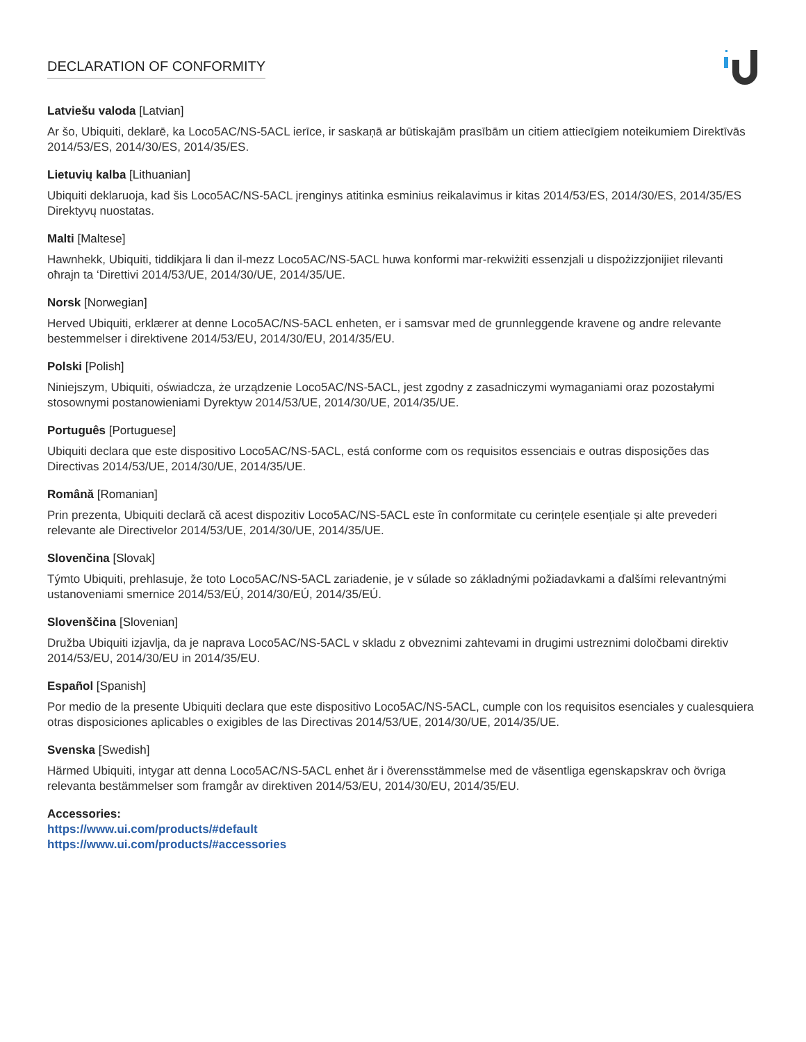DECLARATION OF CONFORMITY
Latviešu valoda [Latvian]
Ar šo, Ubiquiti, deklarē, ka Loco5AC/NS-5ACL ierīce, ir saskaņā ar būtiskajām prasībām un citiem attiecīgiem noteikumiem Direktīvās 2014/53/ES, 2014/30/ES, 2014/35/ES.
Lietuvių kalba [Lithuanian]
Ubiquiti deklaruoja, kad šis Loco5AC/NS-5ACL įrenginys atitinka esminius reikalavimus ir kitas 2014/53/ES, 2014/30/ES, 2014/35/ES Direktyvų nuostatas.
Malti [Maltese]
Hawnhekk, Ubiquiti, tiddikjara li dan il-mezz Loco5AC/NS-5ACL huwa konformi mar-rekwiżiti essenzjali u dispożizzjonijiet rilevanti oħrajn ta ‘Direttivi 2014/53/UE, 2014/30/UE, 2014/35/UE.
Norsk [Norwegian]
Herved Ubiquiti, erklærer at denne Loco5AC/NS-5ACL enheten, er i samsvar med de grunnleggende kravene og andre relevante bestemmelser i direktivene 2014/53/EU, 2014/30/EU, 2014/35/EU.
Polski [Polish]
Niniejszym, Ubiquiti, oświadcza, że urządzenie Loco5AC/NS-5ACL, jest zgodny z zasadniczymi wymaganiami oraz pozostałymi stosownymi postanowieniami Dyrektyw 2014/53/UE, 2014/30/UE, 2014/35/UE.
Português [Portuguese]
Ubiquiti declara que este dispositivo Loco5AC/NS-5ACL, está conforme com os requisitos essenciais e outras disposições das Directivas 2014/53/UE, 2014/30/UE, 2014/35/UE.
Română [Romanian]
Prin prezenta, Ubiquiti declară că acest dispozitiv Loco5AC/NS-5ACL este în conformitate cu cerințele esențiale și alte prevederi relevante ale Directivelor 2014/53/UE, 2014/30/UE, 2014/35/UE.
Slovenčina [Slovak]
Týmto Ubiquiti, prehlasuje, že toto Loco5AC/NS-5ACL zariadenie, je v súlade so základnými požiadavkami a ďalšími relevantnými ustanoveniami smernice 2014/53/EÚ, 2014/30/EÚ, 2014/35/EÚ.
Slovenščina [Slovenian]
Družba Ubiquiti izjavlja, da je naprava Loco5AC/NS-5ACL v skladu z obveznimi zahtevami in drugimi ustreznimi določbami direktiv 2014/53/EU, 2014/30/EU in 2014/35/EU.
Español [Spanish]
Por medio de la presente Ubiquiti declara que este dispositivo Loco5AC/NS-5ACL, cumple con los requisitos esenciales y cualesquiera otras disposiciones aplicables o exigibles de las Directivas 2014/53/UE, 2014/30/UE, 2014/35/UE.
Svenska [Swedish]
Härmed Ubiquiti, intygar att denna Loco5AC/NS-5ACL enhet är i överensstämmelse med de väsentliga egenskapskrav och övriga relevanta bestämmelser som framgår av direktiven 2014/53/EU, 2014/30/EU, 2014/35/EU.
Accessories:
https://www.ui.com/products/#default
https://www.ui.com/products/#accessories